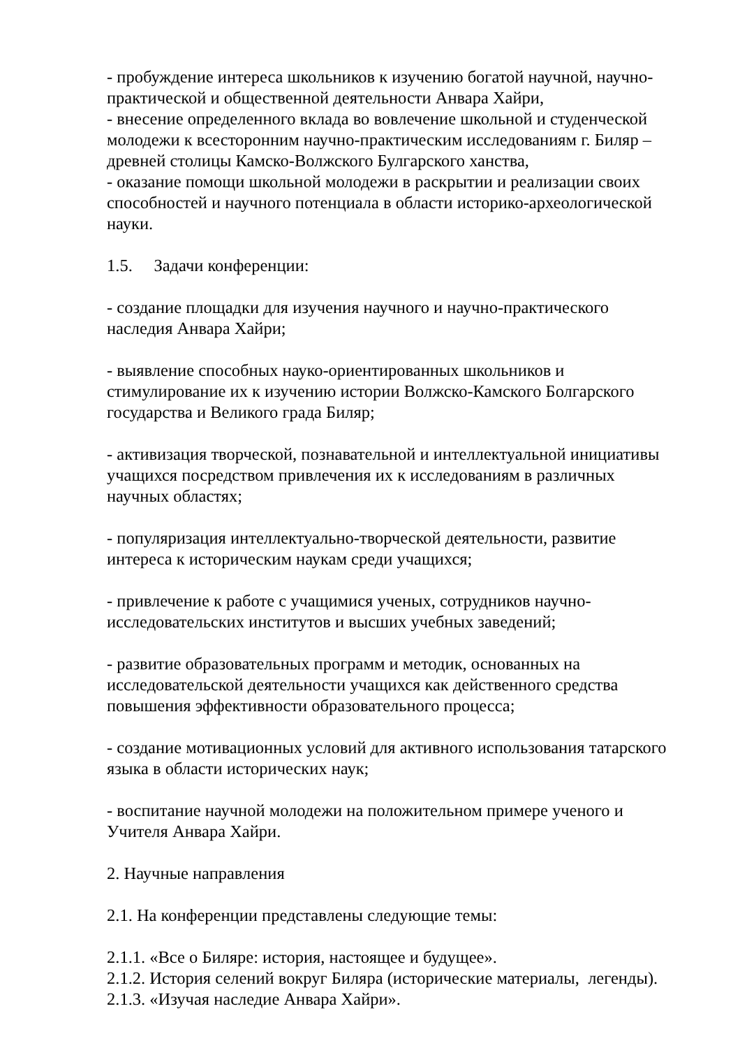- пробуждение интереса школьников к изучению богатой научной, научно-практической и общественной деятельности Анвара Хайри,
- внесение определенного вклада во вовлечение школьной и студенческой молодежи к всесторонним научно-практическим исследованиям г. Биляр – древней столицы Камско-Волжского Булгарского ханства,
- оказание помощи школьной молодежи в раскрытии и реализации своих способностей и научного потенциала в области историко-археологической науки.
1.5. Задачи конференции:
- создание площадки для изучения научного и научно-практического наследия Анвара Хайри;
- выявление способных науко-ориентированных школьников и стимулирование их к изучению истории Волжско-Камского Болгарского государства и Великого града Биляр;
- активизация творческой, познавательной и интеллектуальной инициативы учащихся посредством привлечения их к исследованиям в различных научных областях;
- популяризация интеллектуально-творческой деятельности, развитие интереса к историческим наукам среди учащихся;
- привлечение к работе с учащимися ученых, сотрудников научно-исследовательских институтов и высших учебных заведений;
- развитие образовательных программ и методик, основанных на исследовательской деятельности учащихся как действенного средства повышения эффективности образовательного процесса;
- создание мотивационных условий для активного использования татарского языка в области исторических наук;
- воспитание научной молодежи на положительном примере ученого и Учителя Анвара Хайри.
2. Научные направления
2.1. На конференции представлены следующие темы:
2.1.1. «Все о Биляре: история, настоящее и будущее».
2.1.2. История селений вокруг Биляра (исторические материалы, легенды).
2.1.3. «Изучая наследие Анвара Хайри».